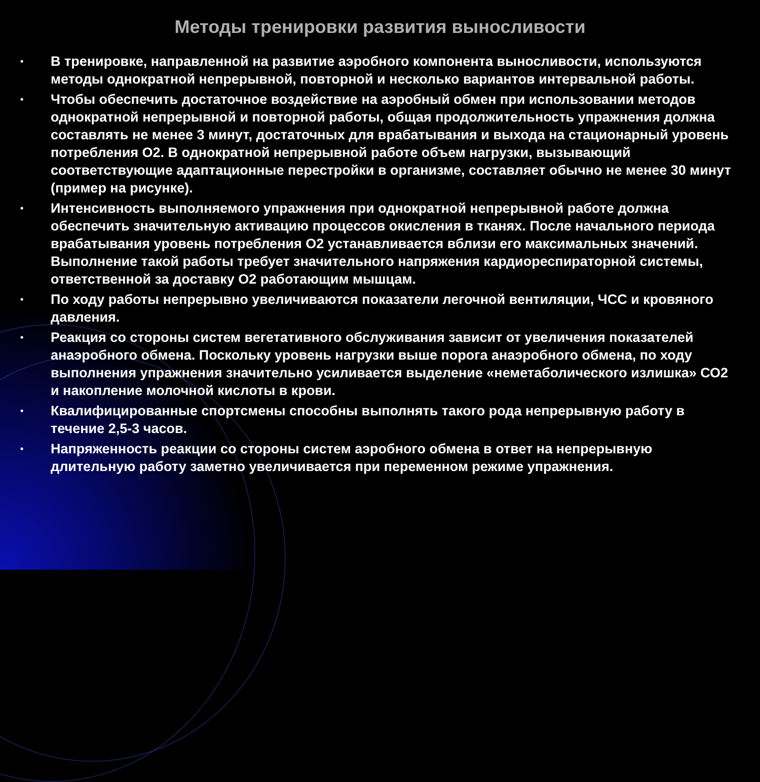Методы тренировки развития выносливости
• В тренировке, направленной на развитие аэробного компонента выносливости, используются методы однократной непрерывной, повторной и несколько вариантов интервальной работы.
• Чтобы обеспечить достаточное воздействие на аэробный обмен при использовании методов однократной непрерывной и повторной работы, общая продолжительность упражнения должна составлять не менее 3 минут, достаточных для врабатывания и выхода на стационарный уровень потребления О2. В однократной непрерывной работе объем нагрузки, вызывающий соответствующие адаптационные перестройки в организме, составляет обычно не менее 30 минут (пример на рисунке).
• Интенсивность выполняемого упражнения при однократной непрерывной работе должна обеспечить значительную активацию процессов окисления в тканях. После начального периода врабатывания уровень потребления О2 устанавливается вблизи его максимальных значений. Выполнение такой работы требует значительного напряжения кардиореспираторной системы, ответственной за доставку О2 работающим мышцам.
• По ходу работы непрерывно увеличиваются показатели легочной вентиляции, ЧСС и кровяного давления.
• Реакция со стороны систем вегетативного обслуживания зависит от увеличения показателей анаэробного обмена. Поскольку уровень нагрузки выше порога анаэробного обмена, по ходу выполнения упражнения значительно усиливается выделение «неметаболического излишка» СО2 и накопление молочной кислоты в крови.
• Квалифицированные спортсмены способны выполнять такого рода непрерывную работу в течение 2,5-3 часов.
• Напряженность реакции со стороны систем аэробного обмена в ответ на непрерывную длительную работу заметно увеличивается при переменном режиме упражнения.